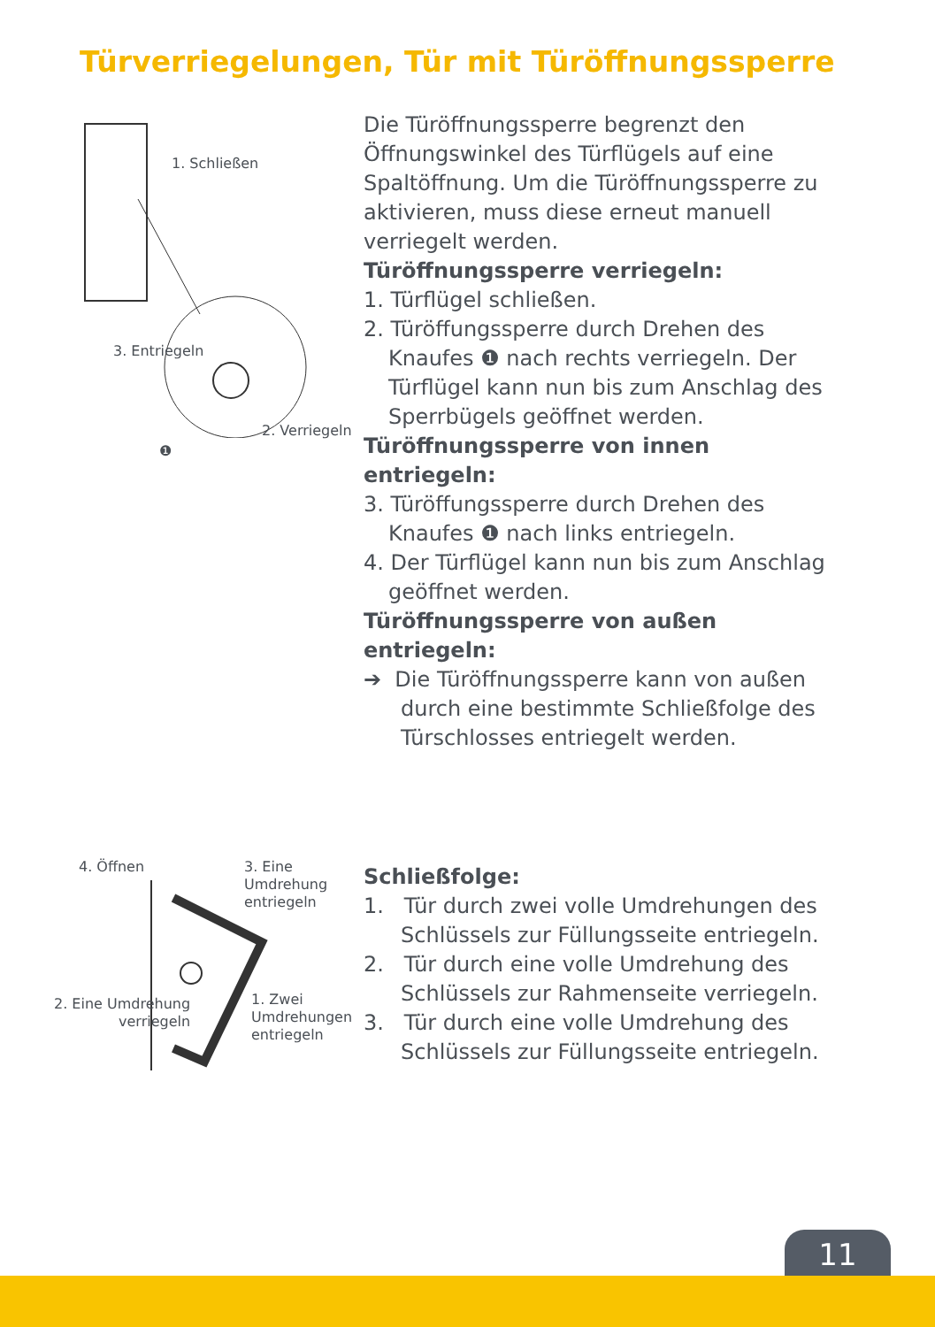Türverriegelungen, Tür mit Türöffnungssperre
1. Schließen
3. Entriegeln
2. Verriegeln
❶
Die Türöffnungssperre begrenzt den Öffnungs­winkel des Türflügels auf eine Spaltöffnung. Um die Türöffnungssperre zu aktivieren, muss diese erneut manuell verriegelt werden.
Türöffnungssperre verriegeln:
1. Türflügel schließen.
2. Türöffungssperre durch Drehen des Knaufes ❶ nach rechts verriegeln. Der Türflügel kann nun bis zum Anschlag des Sperrbügels geöff­net werden.
Türöffnungssperre von innen entriegeln:
3. Türöffungssperre durch Drehen des Knaufes ❶ nach links entriegeln.
4. Der Türflügel kann nun bis zum Anschlag geöffnet werden.
Türöffnungssperre von außen entriegeln:
➔ Die Türöffnungssperre kann von außen durch eine bestimmte Schließfolge des Türschlosses entriegelt werden.
4. Öffnen 3. Eine
Umdrehung
entriegeln
2. Eine Umdrehung
verriegeln
1. Zwei
Umdrehungen
entriegeln
Schließfolge:
1. Tür durch zwei volle Umdrehungen des Schlüssels zur Füllungsseite entriegeln.
2. Tür durch eine volle Umdrehung des Schlüssels zur Rahmenseite verriegeln.
3. Tür durch eine volle Umdrehung des Schlüssels zur Füllungsseite entriegeln.
11